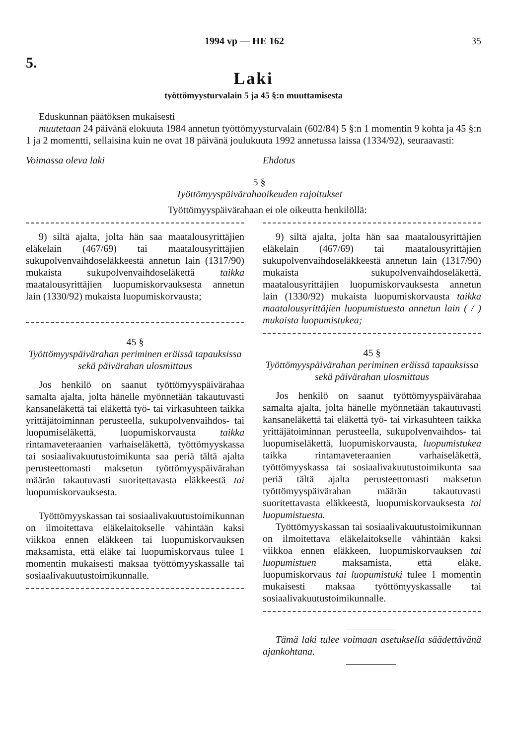1994 vp — HE 162 35
5.
Laki
työttömyysturvalain 5 ja 45 §:n muuttamisesta
Eduskunnan päätöksen mukaisesti
muutetaan 24 päivänä elokuuta 1984 annetun työttömyysturvalain (602/84) 5 §:n 1 momentin 9 kohta ja 45 §:n 1 ja 2 momentti, sellaisina kuin ne ovat 18 päivänä joulukuuta 1992 annetussa laissa (1334/92), seuraavasti:
Voimassa oleva laki Ehdotus
5 §
Työttömyyspäivärahaoikeuden rajoitukset
Työttömyyspäivärahaan ei ole oikeutta henkilöllä:
9) siltä ajalta, jolta hän saa maatalousyrittäjien eläkelain (467/69) tai maatalousyrittäjien sukupolvenvaihdoseläkkeestä annetun lain (1317/90) mukaista sukupolvenvaihdoseläkettä taikka maatalousyrittäjien luopumiskorvauksesta annetun lain (1330/92) mukaista luopumiskorvausta;
45 §
Työttömyyspäivärahan periminen eräissä tapauksissa sekä päivärahan ulosmittaus
Jos henkilö on saanut työttömyyspäivärahaa samalta ajalta, jolta hänelle myönnetään takautuvasti kansaneläkettä tai eläkettä työ- tai virkasuhteen taikka yrittäjätoiminnan perusteella, sukupolvenvaihdos- tai luopumiseläkettä, luopumiskorvausta taikka rintamaveteraanien varhaiseläkettä, työttömyyskassa tai sosiaalivakuutustoimikunta saa periä tältä ajalta perusteettomasti maksetun työttömyyspäivärahan määrän takautuvasti suoritettavasta eläkkeestä tai luopumiskorvauksesta.
Työttömyyskassan tai sosiaalivakuutustoimikunnan on ilmoitettava eläkelaitokselle vähintään kaksi viikkoa ennen eläkkeen tai luopumiskorvauksen maksamista, että eläke tai luopumiskorvaus tulee 1 momentin mukaisesti maksaa työttömyyskassalle tai sosiaalivakuutustoimikunnalle.
9) siltä ajalta, jolta hän saa maatalousyrittäjien eläkelain (467/69) tai maatalousyrittäjien sukupolvenvaihdoseläkkeestä annetun lain (1317/90) mukaista sukupolvenvaihdoseläkettä, maatalousyrittäjien luopumiskorvauksesta annetun lain (1330/92) mukaista luopumiskorvausta taikka maatalousyrittäjien luopumistuesta annetun lain ( / ) mukaista luopumistukea;
45 §
Työttömyyspäivärahan periminen eräissä tapauksissa sekä päivärahan ulosmittaus
Jos henkilö on saanut työttömyyspäivärahaa samalta ajalta, jolta hänelle myönnetään takautuvasti kansaneläkettä tai eläkettä työ- tai virkasuhteen taikka yrittäjätoiminnan perusteella, sukupolvenvaihdos- tai luopumiseläkettä, luopumiskorvausta, luopumistukea taikka rintamaveteraanien varhaiseläkettä, työttömyyskassa tai sosiaalivakuutustoimikunta saa periä tältä ajalta perusteettomasti maksetun työttömyyspäivärahan määrän takautuvasti suoritettavasta eläkkeestä, luopumiskorvauksesta tai luopumistuesta.
Työttömyyskassan tai sosiaalivakuutustoimikunnan on ilmoitettava eläkelaitokselle vähintään kaksi viikkoa ennen eläkkeen, luopumiskorvauksen tai luopumistuen maksamista, että eläke, luopumiskorvaus tai luopumistuki tulee 1 momentin mukaisesti maksaa työttömyyskassalle tai sosiaalivakuutustoimikunnalle.
Tämä laki tulee voimaan asetuksella säädettävänä ajankohtana.